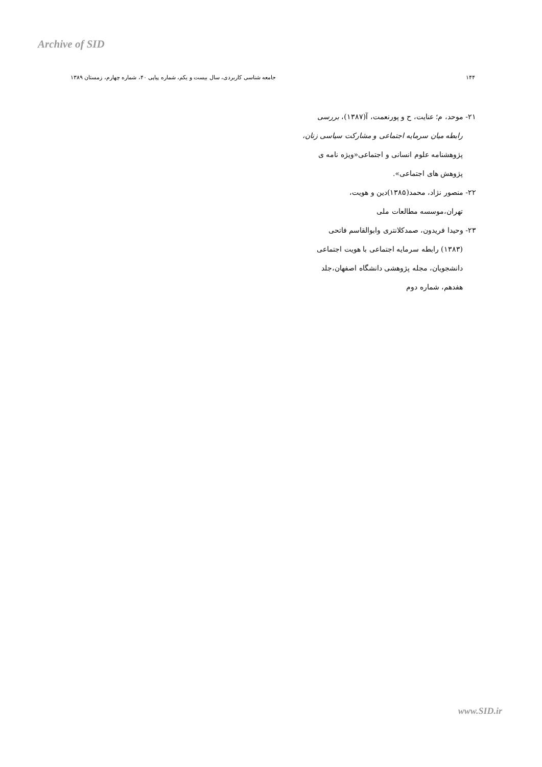Archive of SID
۱۴۴ جامعه شناسی کاربردی، سال بیست و یکم، شماره پیاپی ۴۰، شماره چهارم، زمستان ۱۳۸۹
۲۱- موحد، م؛ عنایت، ح و پورنعمت، آ(۱۳۸۷)، بررسی
رابطه میان سرمایه اجتماعی و مشارکت سیاسی زنان،
پژوهشنامه علوم انسانی و اجتماعی«ویژه نامه ی
پژوهش های اجتماعی».
۲۲- منصور نژاد، محمد(۱۳۸۵)دین و هویت،
تهران،موسسه مطالعات ملی
۲۳- وحیدا فریدون، صمدکلانتری وابوالقاسم فاتحی
(۱۳۸۳) رابطه سرمایه اجتماعی با هویت اجتماعی
دانشجویان، مجله پژوهشی دانشگاه اصفهان،جلد
هفدهم، شماره دوم
www.SID.ir